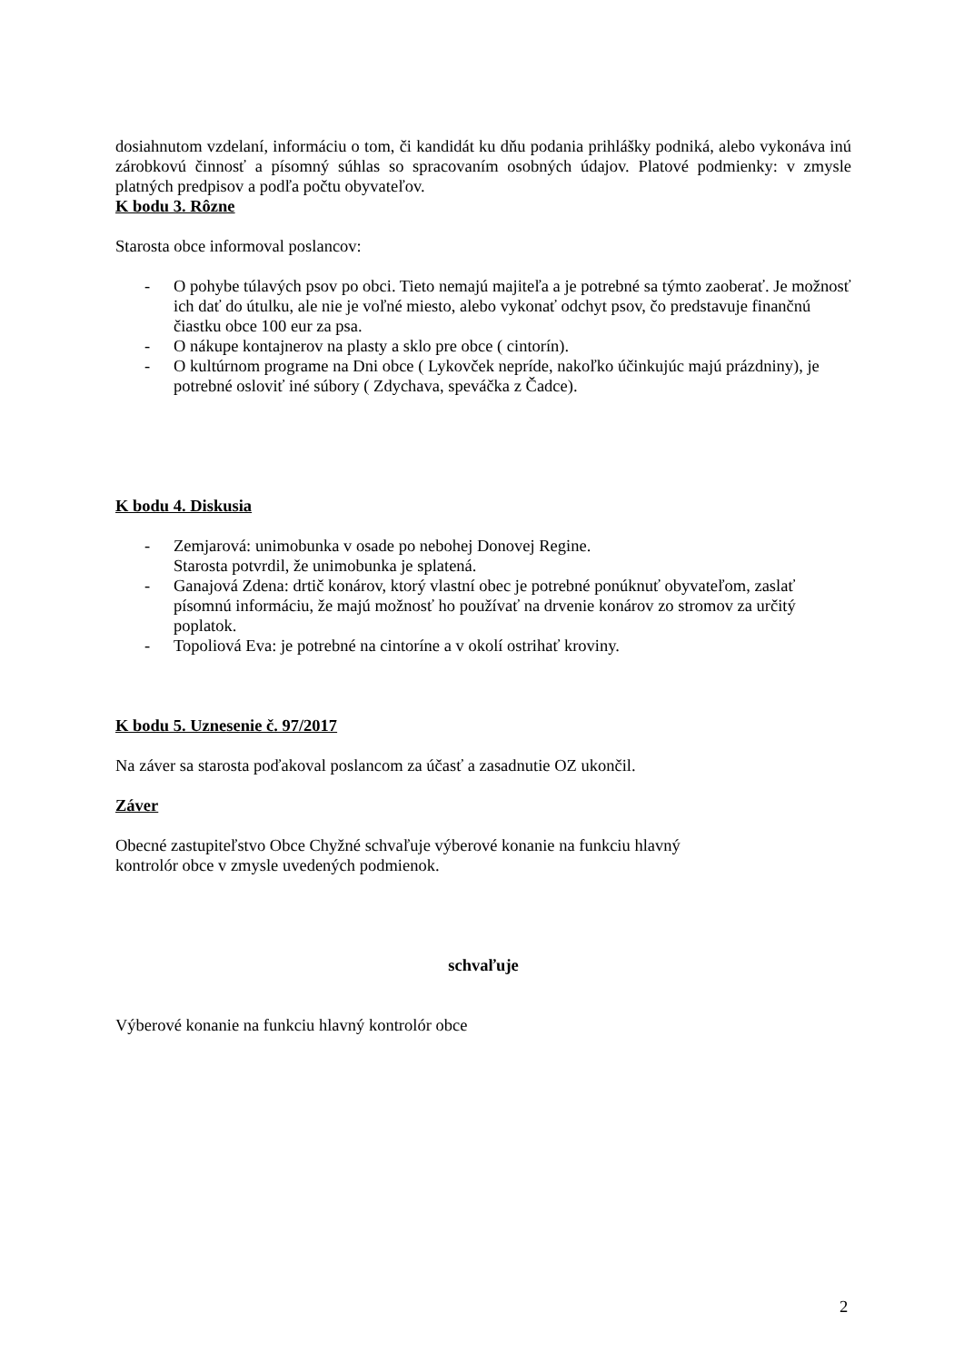dosiahnutom vzdelaní, informáciu o tom, či kandidát ku dňu podania prihlášky podniká, alebo vykonáva inú zárobkovú činnosť a písomný súhlas so spracovaním osobných údajov. Platové podmienky: v zmysle platných predpisov a podľa počtu obyvateľov.
K bodu 3. Rôzne
Starosta obce informoval poslancov:
- O pohybe túlavých psov po obci. Tieto nemajú majiteľa a je potrebné sa týmto zaoberať. Je možnosť ich dať do útulku, ale nie je voľné miesto, alebo vykonať odchyt psov, čo predstavuje finančnú čiastku obce 100 eur za psa.
- O nákupe kontajnerov na plasty a sklo pre obce ( cintorín).
- O kultúrnom programe na Dni obce ( Lykovček nepríde, nakoľko účinkujúc majú prázdniny), je potrebné osloviť iné súbory ( Zdychava, speváčka z Čadce).
K bodu 4. Diskusia
- Zemjarová: unimobunka v osade po nebohej Donovej Regine.
Starosta potvrdil, že unimobunka je splatená.
- Ganajová Zdena: drtič konárov, ktorý vlastní obec je potrebné ponúknuť obyvateľom, zaslať písomnú informáciu, že majú možnosť ho používať na drvenie konárov zo stromov za určitý poplatok.
- Topoliová Eva: je potrebné na cintoríne a v okolí ostrihať kroviny.
K bodu 5. Uznesenie č. 97/2017
Na záver sa starosta poďakoval poslancom za účasť a zasadnutie OZ ukončil.
Záver
Obecné zastupiteľstvo Obce Chyžné schvaľuje výberové konanie na funkciu hlavný
kontrolór obce v zmysle uvedených podmienok.
schvaľuje
Výberové konanie na funkciu hlavný kontrolór obce
2